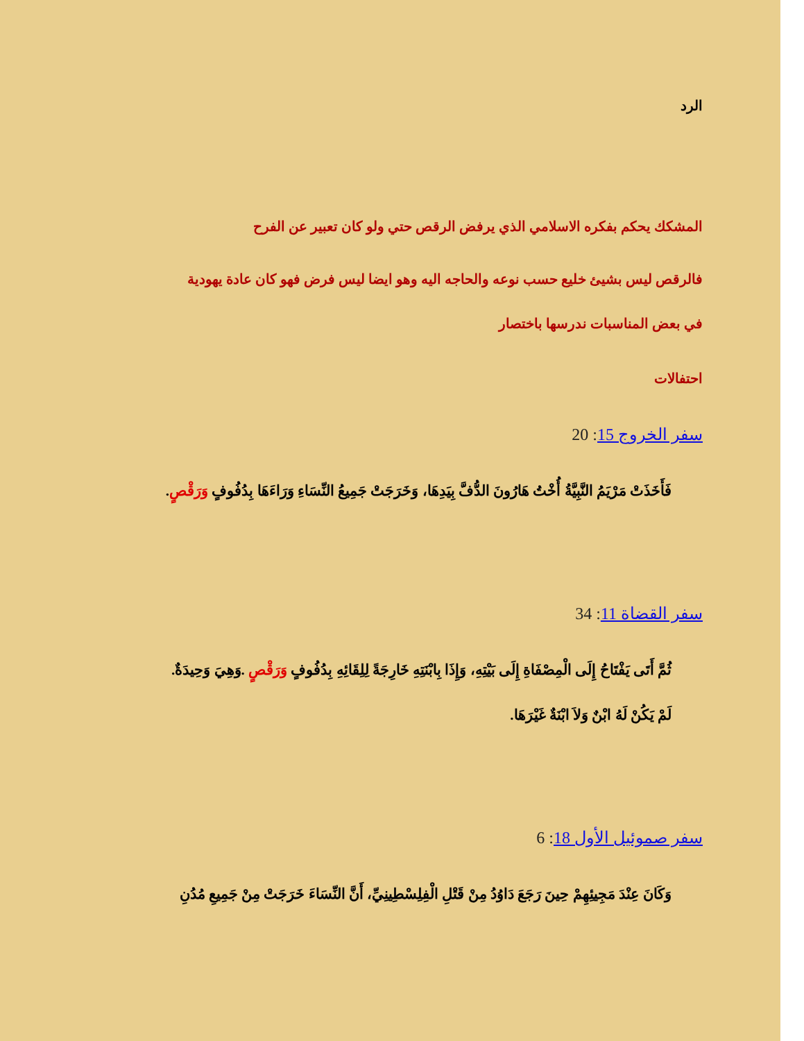الرد
المشكك يحكم بفكره الاسلامي الذي يرفض الرقص حتي ولو كان تعبير عن الفرح
فالرقص ليس بشيئ خليع حسب نوعه والحاجه اليه وهو ايضا ليس فرض فهو كان عادة يهودية
في بعض المناسبات ندرسها باختصار
احتفالات
سفر الخروج 15: 20
فَأَخَذَتْ مَرْيَمُ النَّبِيَّةُ أُخْتُ هَارُونَ الدُّفَّ بِيَدِهَا، وَخَرَجَتْ جَمِيعُ النِّسَاءِ وَرَاءَهَا بِدُفُوفٍ وَرَقْصٍ.
سفر القضاة 11: 34
ثُمَّ أَتَى يَفْتَاحُ إِلَى الْمِصْفَاةِ إِلَى بَيْتِهِ، وَإِذَا بِابْنَتِهِ خَارِجَةً لِلِقَائِهِ بِدُفُوفٍ وَرَقْصٍ .وَهِيَ وَحِيدَةٌ.
لَمْ يَكُنْ لَهُ ابْنٌ وَلاَ ابْنَةٌ غَيْرَهَا.
سفر صموئيل الأول 18: 6
وَكَانَ عِنْدَ مَجِيئِهِمْ حِينَ رَجَعَ دَاوُدُ مِنْ قَتْلِ الْفِلِسْطِينِيِّ، أَنَّ النِّسَاءَ خَرَجَتْ مِنْ جَمِيعِ مُدُنِ